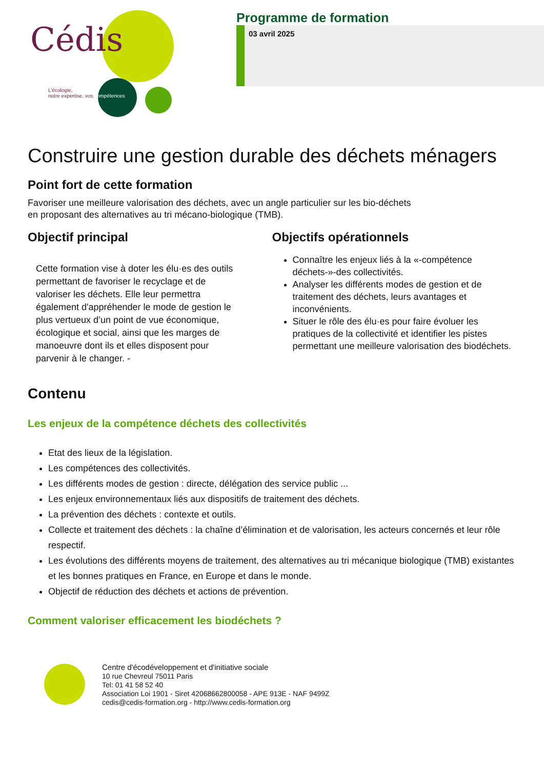Cédis
L'écologie,
notre expertise, vos compétences
Programme de formation
03 avril 2025
Construire une gestion durable des déchets ménagers
Point fort de cette formation
Favoriser une meilleure valorisation des déchets, avec un angle particulier sur les bio-déchets
en proposant des alternatives au tri mécano-biologique (TMB).
Objectif principal
Cette formation vise à doter les élu·es des outils permettant de favoriser le recyclage et de valoriser les déchets. Elle leur permettra également d'appréhender le mode de gestion le plus vertueux d’un point de vue économique, écologique et social, ainsi que les marges de manoeuvre dont ils et elles disposent pour parvenir à le changer. -
Objectifs opérationnels
Connaître les enjeux liés à la «-compétence déchets-»-des collectivités.
Analyser les différents modes de gestion et de traitement des déchets, leurs avantages et inconvénients.
Situer le rôle des élu·es pour faire évoluer les pratiques de la collectivité et identifier les pistes permettant une meilleure valorisation des biodéchets.
Contenu
Les enjeux de la compétence déchets des collectivités
Etat des lieux de la législation.
Les compétences des collectivités.
Les différents modes de gestion : directe, délégation des service public ...
Les enjeux environnementaux liés aux dispositifs de traitement des déchets.
La prévention des déchets : contexte et outils.
Collecte et traitement des déchets : la chaîne d’élimination et de valorisation, les acteurs concernés et leur rôle respectif.
Les évolutions des différents moyens de traitement, des alternatives au tri mécanique biologique (TMB) existantes et les bonnes pratiques en France, en Europe et dans le monde.
Objectif de réduction des déchets et actions de prévention.
Comment valoriser efficacement les biodéchets ?
Centre d'écodéveloppement et d'initiative sociale
10 rue Chevreul 75011 Paris
Tel: 01 41 58 52 40
Association Loi 1901 - Siret 42068662800058 - APE 913E - NAF 9499Z
cedis@cedis-formation.org - http://www.cedis-formation.org